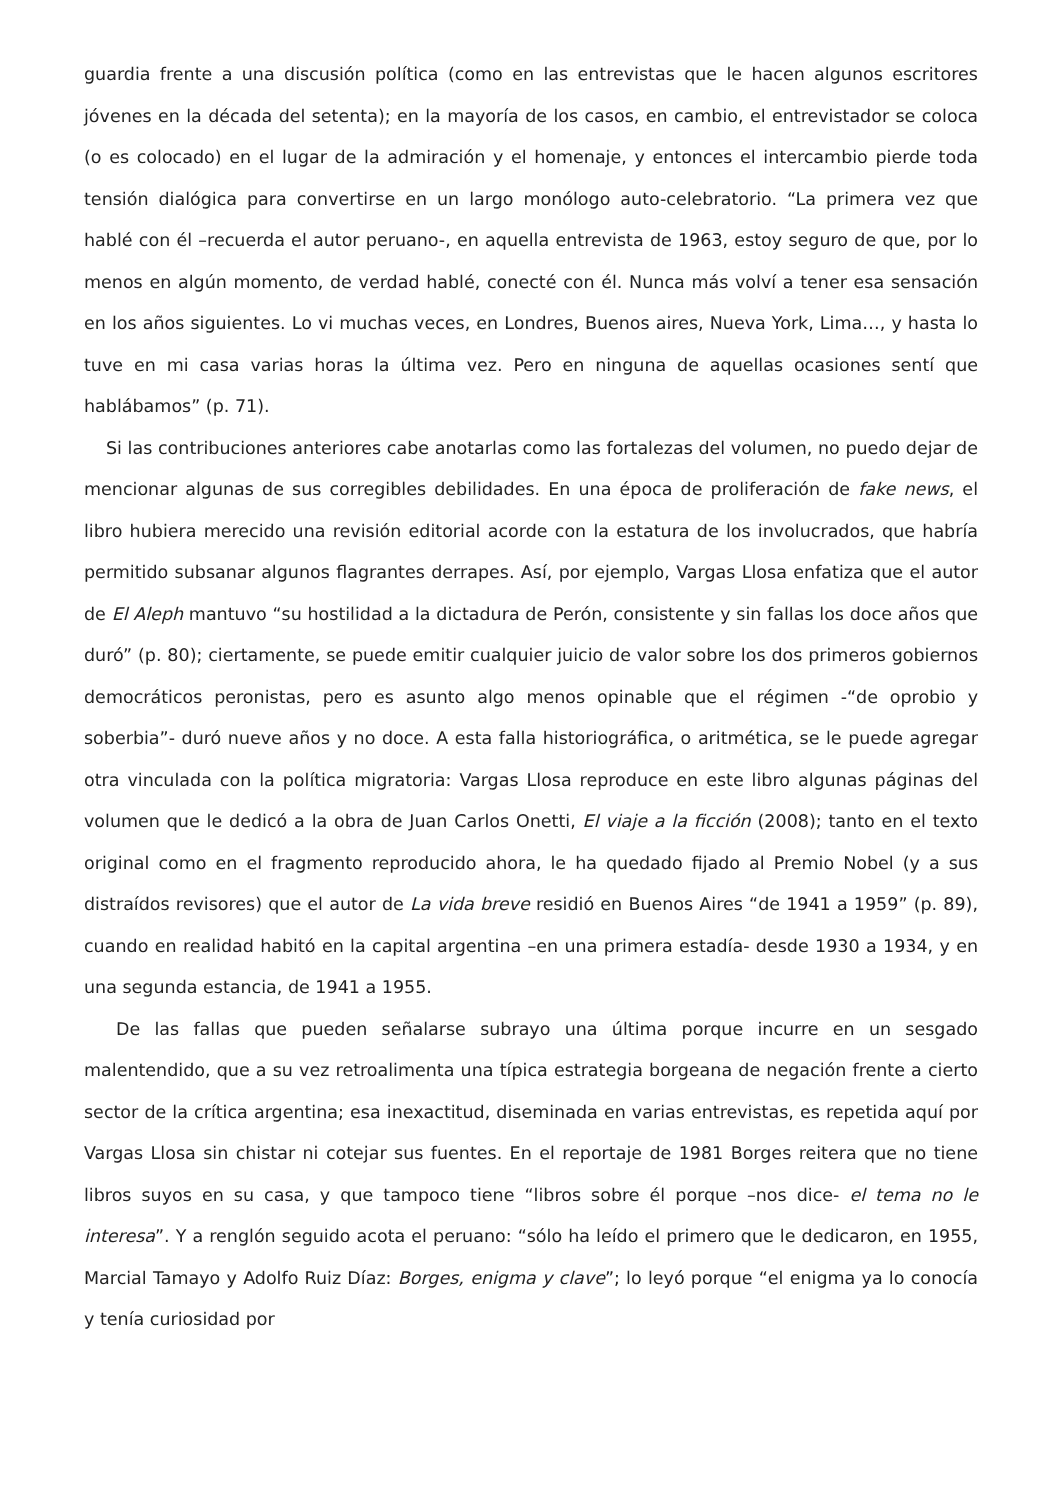guardia frente a una discusión política (como en las entrevistas que le hacen algunos escritores jóvenes en la década del setenta); en la mayoría de los casos, en cambio, el entrevistador se coloca (o es colocado) en el lugar de la admiración y el homenaje, y entonces el intercambio pierde toda tensión dialógica para convertirse en un largo monólogo auto-celebratorio. “La primera vez que hablé con él –recuerda el autor peruano-, en aquella entrevista de 1963, estoy seguro de que, por lo menos en algún momento, de verdad hablé, conecté con él. Nunca más volví a tener esa sensación en los años siguientes. Lo vi muchas veces, en Londres, Buenos aires, Nueva York, Lima…, y hasta lo tuve en mi casa varias horas la última vez. Pero en ninguna de aquellas ocasiones sentí que hablábamos” (p. 71).
Si las contribuciones anteriores cabe anotarlas como las fortalezas del volumen, no puedo dejar de mencionar algunas de sus corregibles debilidades. En una época de proliferación de fake news, el libro hubiera merecido una revisión editorial acorde con la estatura de los involucrados, que habría permitido subsanar algunos flagrantes derrapes. Así, por ejemplo, Vargas Llosa enfatiza que el autor de El Aleph mantuvo “su hostilidad a la dictadura de Perón, consistente y sin fallas los doce años que duró” (p. 80); ciertamente, se puede emitir cualquier juicio de valor sobre los dos primeros gobiernos democráticos peronistas, pero es asunto algo menos opinable que el régimen -“de oprobio y soberbia”- duró nueve años y no doce. A esta falla historiográfica, o aritmética, se le puede agregar otra vinculada con la política migratoria: Vargas Llosa reproduce en este libro algunas páginas del volumen que le dedicó a la obra de Juan Carlos Onetti, El viaje a la ficción (2008); tanto en el texto original como en el fragmento reproducido ahora, le ha quedado fijado al Premio Nobel (y a sus distraídos revisores) que el autor de La vida breve residió en Buenos Aires “de 1941 a 1959” (p. 89), cuando en realidad habitó en la capital argentina –en una primera estadía- desde 1930 a 1934, y en una segunda estancia, de 1941 a 1955.
De las fallas que pueden señalarse subrayo una última porque incurre en un sesgado malentendido, que a su vez retroalimenta una típica estrategia borgeana de negación frente a cierto sector de la crítica argentina; esa inexactitud, diseminada en varias entrevistas, es repetida aquí por Vargas Llosa sin chistar ni cotejar sus fuentes. En el reportaje de 1981 Borges reitera que no tiene libros suyos en su casa, y que tampoco tiene “libros sobre él porque –nos dice- el tema no le interesa”. Y a renglón seguido acota el peruano: “sólo ha leído el primero que le dedicaron, en 1955, Marcial Tamayo y Adolfo Ruiz Díaz: Borges, enigma y clave”; lo leyó porque “el enigma ya lo conocía y tenía curiosidad por